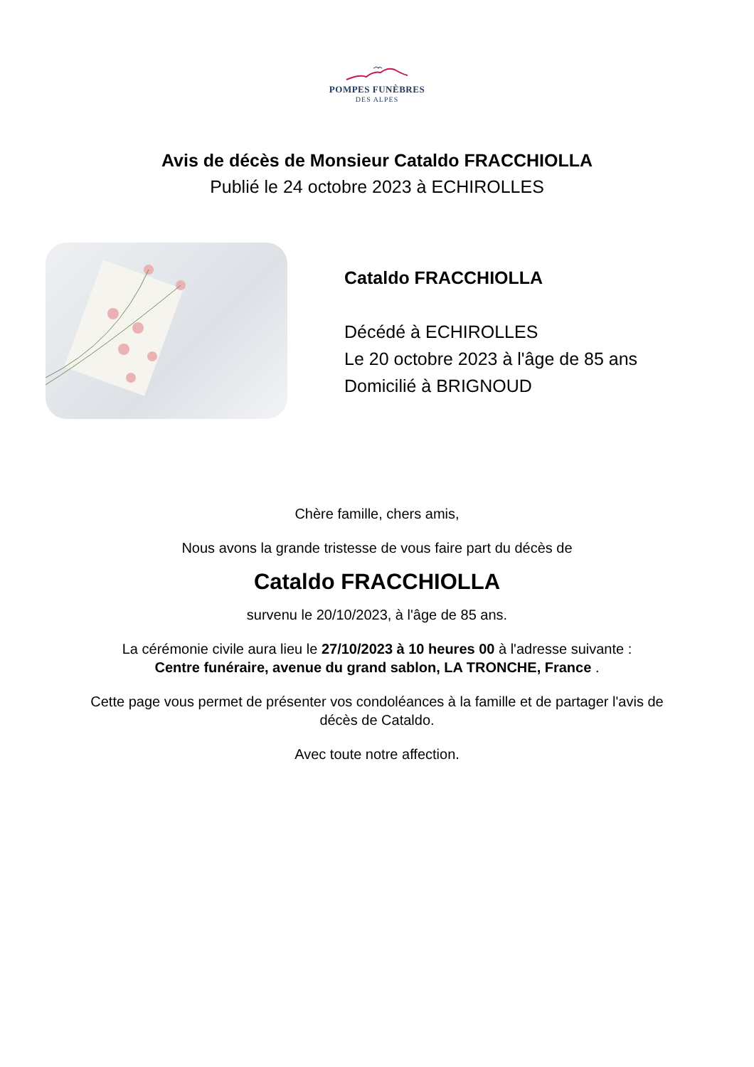POMPES FUNÈBRES
DES ALPES
Avis de décès de Monsieur Cataldo FRACCHIOLLA
Publié le 24 octobre 2023 à ECHIROLLES
Cataldo FRACCHIOLLA
Décédé à ECHIROLLES
Le 20 octobre 2023 à l'âge de 85 ans
Domicilié à BRIGNOUD
Chère famille, chers amis,
Nous avons la grande tristesse de vous faire part du décès de
Cataldo FRACCHIOLLA
survenu le 20/10/2023, à l'âge de 85 ans.
La cérémonie civile aura lieu le 27/10/2023 à 10 heures 00 à l'adresse suivante :
Centre funéraire, avenue du grand sablon, LA TRONCHE, France .
Cette page vous permet de présenter vos condoléances à la famille et de partager l'avis de
décès de Cataldo.
Avec toute notre affection.